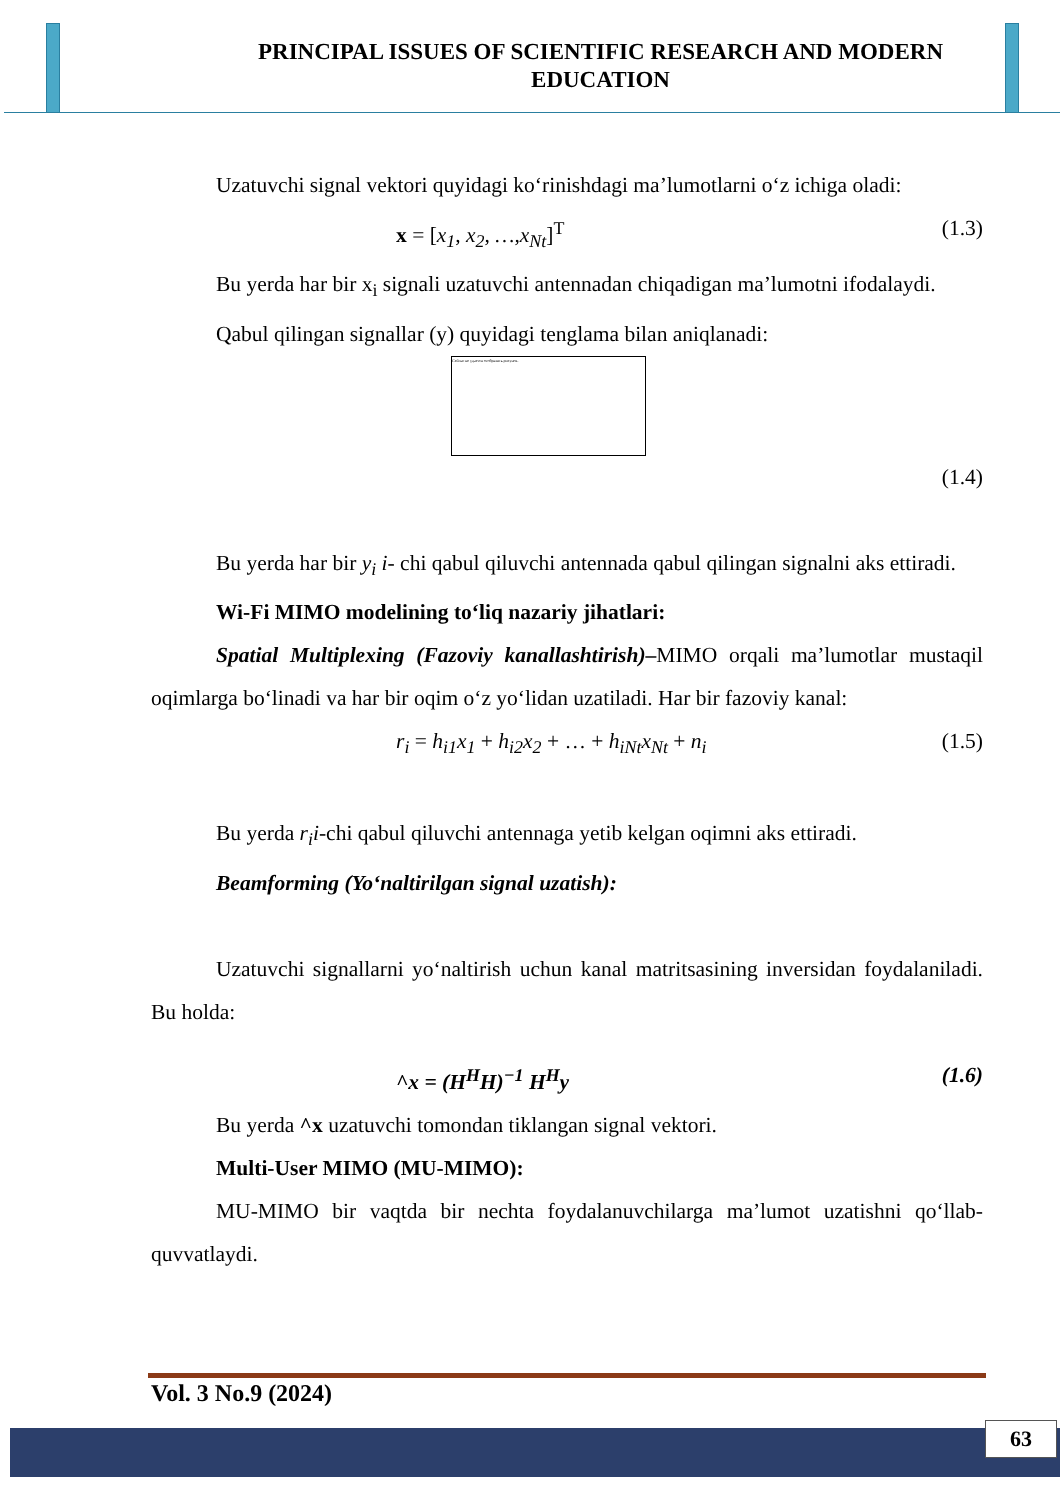PRINCIPAL ISSUES OF SCIENTIFIC RESEARCH AND MODERN EDUCATION
Uzatuvchi signal vektori quyidagi ko‘rinishdagi ma’lumotlarni o‘z ichiga oladi:
x = [x<sub>1</sub>, x<sub>2</sub>, …,x<sub>Nt</sub>]<sup>T</sup> (1.3)
Bu yerda har bir x<sub>i</sub> signali uzatuvchi antennadan chiqadigan ma’lumotni ifodalaydi.
Qabul qilingan signallar (y) quyidagi tenglama bilan aniqlanadi:
Сейчас не удается отобразить рисунок.
(1.4)
Bu yerda har bir y<sub>i</sub> i- chi qabul qiluvchi antennada qabul qilingan signalni aks ettiradi.
Wi-Fi MIMO modelining to‘liq nazariy jihatlari:
Spatial Multiplexing (Fazoviy kanallashtirish)–MIMO orqali ma’lumotlar mustaqil oqimlarga bo‘linadi va har bir oqim o‘z yo‘lidan uzatiladi. Har bir fazoviy kanal:
r<sub>i</sub> = h<sub>i1</sub>x<sub>1</sub> + h<sub>i2</sub>x<sub>2</sub> + … + h<sub>iNt</sub>x<sub>Nt</sub> + n<sub>i</sub> (1.5)
Bu yerda r<sub>i</sub>i-chi qabul qiluvchi antennaga yetib kelgan oqimni aks ettiradi.
Beamforming (Yo‘naltirilgan signal uzatish):
Uzatuvchi signallarni yo‘naltirish uchun kanal matritsasining inversidan foydalaniladi. Bu holda:
^x = (H<sup>H</sup>H)<sup>−1</sup> H<sup>H</sup>y (1.6)
Bu yerda ^x uzatuvchi tomondan tiklangan signal vektori.
Multi-User MIMO (MU-MIMO):
MU-MIMO bir vaqtda bir nechta foydalanuvchilarga ma’lumot uzatishni qo‘llab-quvvatlaydi.
Vol. 3 No.9 (2024)
63